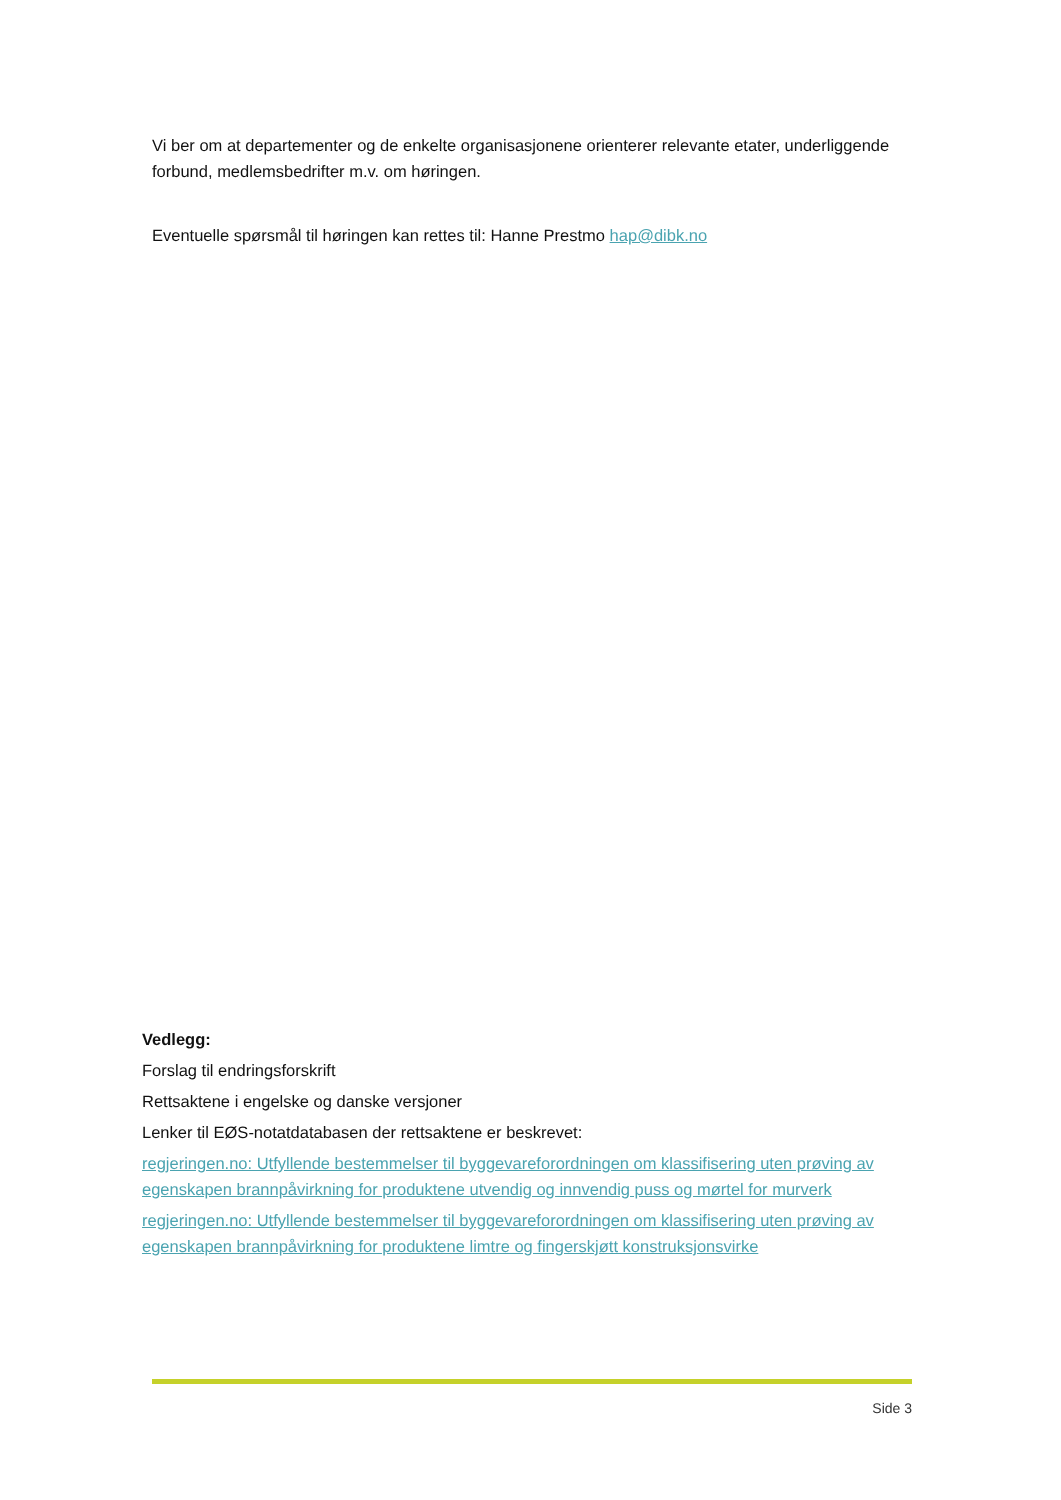Vi ber om at departementer og de enkelte organisasjonene orienterer relevante etater, underliggende forbund, medlemsbedrifter m.v. om høringen.
Eventuelle spørsmål til høringen kan rettes til: Hanne Prestmo hap@dibk.no
Vedlegg:
Forslag til endringsforskrift
Rettsaktene i engelske og danske versjoner
Lenker til EØS-notatdatabasen der rettsaktene er beskrevet:
regjeringen.no: Utfyllende bestemmelser til byggevareforordningen om klassifisering uten prøving av egenskapen brannpåvirkning for produktene utvendig og innvendig puss og mørtel for murverk
regjeringen.no: Utfyllende bestemmelser til byggevareforordningen om klassifisering uten prøving av egenskapen brannpåvirkning for produktene limtre og fingerskjøtt konstruksjonsvirke
Side 3